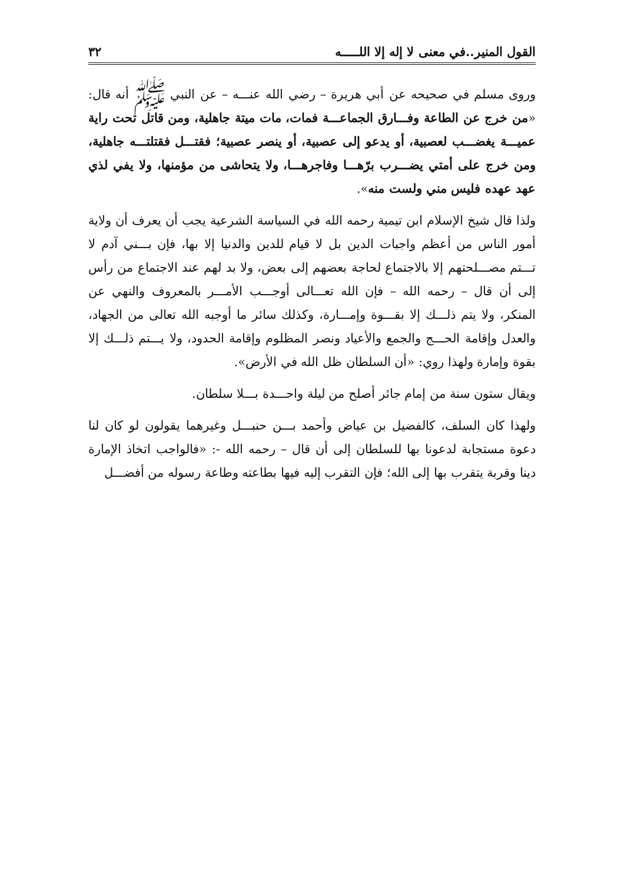القول المنير..في معنى لا إله إلا اللـــــه ٣٢
وروى مسلم في صحيحه عن أبي هريرة – رضي الله عنـــه – عن النبي ﷺ أنه قال: «من خرج عن الطاعة وفـــارق الجماعـــة فمات، مات ميتة جاهلية، ومن قاتل تحت راية عميـــة يغضـــب لعصبية، أو يدعو إلى عصبية، أو ينصر عصبية؛ فقتـــل فقتلتـــه جاهلية، ومن خرج على أمتي يضـــرب برّهـــا وفاجرهـــا، ولا يتحاشى من مؤمنها، ولا يفي لذي عهد عهده فليس مني ولست منه».
ولذا قال شيخ الإسلام ابن تيمية رحمه الله في السياسة الشرعية يجب أن يعرف أن ولاية أمور الناس من أعظم واجبات الدين بل لا قيام للدين والدنيا إلا بها، فإن بـــني آدم لا تـــتم مصـــلحتهم إلا بالاجتماع لحاجة بعضهم إلى بعض، ولا بد لهم عند الاجتماع من رأس إلى أن قال – رحمه الله – فإن الله تعـــالى أوجـــب الأمـــر بالمعروف والنهي عن المنكر، ولا يتم ذلـــك إلا بقـــوة وإمـــارة، وكذلك سائر ما أوجبه الله تعالى من الجهاد، والعدل وإقامة الحـــج والجمع والأعياد ونصر المظلوم وإقامة الحدود، ولا يـــتم ذلـــك إلا بقوة وإمارة ولهذا روي: «أن السلطان ظل الله في الأرض».
ويقال ستون سنة من إمام جائر أصلح من ليلة واحـــدة بـــلا سلطان.
ولهذا كان السلف، كالفضيل بن عياض وأحمد بـــن حنبـــل وغيرهما يقولون لو كان لنا دعوة مستجابة لدعونا بها للسلطان إلى أن قال – رحمه الله -: «فالواجب اتخاذ الإمارة دينا وقربة يتقرب بها إلى الله؛ فإن التقرب إليه فيها بطاعته وطاعة رسوله من أفضـــل